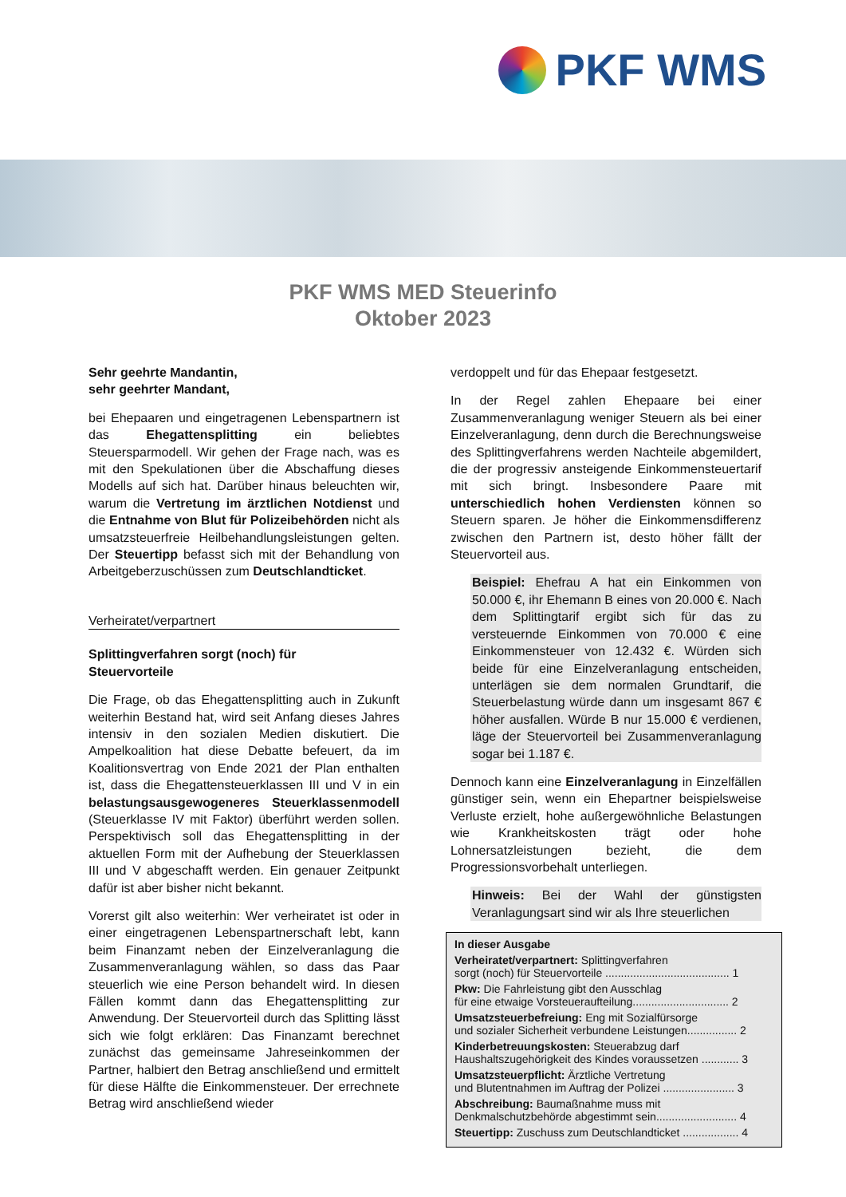PKF WMS
PKF WMS MED Steuerinfo
Oktober 2023
Sehr geehrte Mandantin,
sehr geehrter Mandant,
bei Ehepaaren und eingetragenen Lebenspartnern ist das Ehegattensplitting ein beliebtes Steuersparmodell. Wir gehen der Frage nach, was es mit den Spekulationen über die Abschaffung dieses Modells auf sich hat. Darüber hinaus beleuchten wir, warum die Vertretung im ärztlichen Notdienst und die Entnahme von Blut für Polizeibehörden nicht als umsatzsteuerfreie Heilbehandlungsleistungen gelten. Der Steuertipp befasst sich mit der Behandlung von Arbeitgeberzuschüssen zum Deutschlandticket.
Verheiratet/verpartnert
Splittingverfahren sorgt (noch) für
Steuervorteile
Die Frage, ob das Ehegattensplitting auch in Zukunft weiterhin Bestand hat, wird seit Anfang dieses Jahres intensiv in den sozialen Medien diskutiert. Die Ampelkoalition hat diese Debatte befeuert, da im Koalitionsvertrag von Ende 2021 der Plan enthalten ist, dass die Ehegattensteuerklassen III und V in ein belastungsausgewogeneres Steuerklassenmodell (Steuerklasse IV mit Faktor) überführt werden sollen. Perspektivisch soll das Ehegattensplitting in der aktuellen Form mit der Aufhebung der Steuerklassen III und V abgeschafft werden. Ein genauer Zeitpunkt dafür ist aber bisher nicht bekannt.
Vorerst gilt also weiterhin: Wer verheiratet ist oder in einer eingetragenen Lebenspartnerschaft lebt, kann beim Finanzamt neben der Einzelveranlagung die Zusammenveranlagung wählen, so dass das Paar steuerlich wie eine Person behandelt wird. In diesen Fällen kommt dann das Ehegattensplitting zur Anwendung. Der Steuervorteil durch das Splitting lässt sich wie folgt erklären: Das Finanzamt berechnet zunächst das gemeinsame Jahreseinkommen der Partner, halbiert den Betrag anschließend und ermittelt für diese Hälfte die Einkommensteuer. Der errechnete Betrag wird anschließend wieder
verdoppelt und für das Ehepaar festgesetzt.
In der Regel zahlen Ehepaare bei einer Zusammenveranlagung weniger Steuern als bei einer Einzelveranlagung, denn durch die Berechnungsweise des Splittingverfahrens werden Nachteile abgemildert, die der progressiv ansteigende Einkommensteuertarif mit sich bringt. Insbesondere Paare mit unterschiedlich hohen Verdiensten können so Steuern sparen. Je höher die Einkommensdifferenz zwischen den Partnern ist, desto höher fällt der Steuervorteil aus.
Beispiel: Ehefrau A hat ein Einkommen von 50.000 €, ihr Ehemann B eines von 20.000 €. Nach dem Splittingtarif ergibt sich für das zu versteuernde Einkommen von 70.000 € eine Einkommensteuer von 12.432 €. Würden sich beide für eine Einzelveranlagung entscheiden, unterlägen sie dem normalen Grundtarif, die Steuerbelastung würde dann um insgesamt 867 € höher ausfallen. Würde B nur 15.000 € verdienen, läge der Steuervorteil bei Zusammenveranlagung sogar bei 1.187 €.
Dennoch kann eine Einzelveranlagung in Einzelfällen günstiger sein, wenn ein Ehepartner beispielsweise Verluste erzielt, hohe außergewöhnliche Belastungen wie Krankheitskosten trägt oder hohe Lohnersatzleistungen bezieht, die dem Progressionsvorbehalt unterliegen.
Hinweis: Bei der Wahl der günstigsten Veranlagungsart sind wir als Ihre steuerlichen
In dieser Ausgabe
Verheiratet/verpartnert: Splittingverfahren
sorgt (noch) für Steuervorteile ........................................ 1
Pkw: Die Fahrleistung gibt den Ausschlag
für eine etwaige Vorsteueraufteilung............................... 2
Umsatzsteuerbefreiung: Eng mit Sozialfürsorge
und sozialer Sicherheit verbundene Leistungen................ 2
Kinderbetreuungskosten: Steuerabzug darf
Haushaltszugehörigkeit des Kindes voraussetzen ............ 3
Umsatzsteuerpflicht: Ärztliche Vertretung
und Blutentnahmen im Auftrag der Polizei ....................... 3
Abschreibung: Baumaßnahme muss mit
Denkmalschutzbehörde abgestimmt sein.......................... 4
Steuertipp: Zuschuss zum Deutschlandticket .................. 4